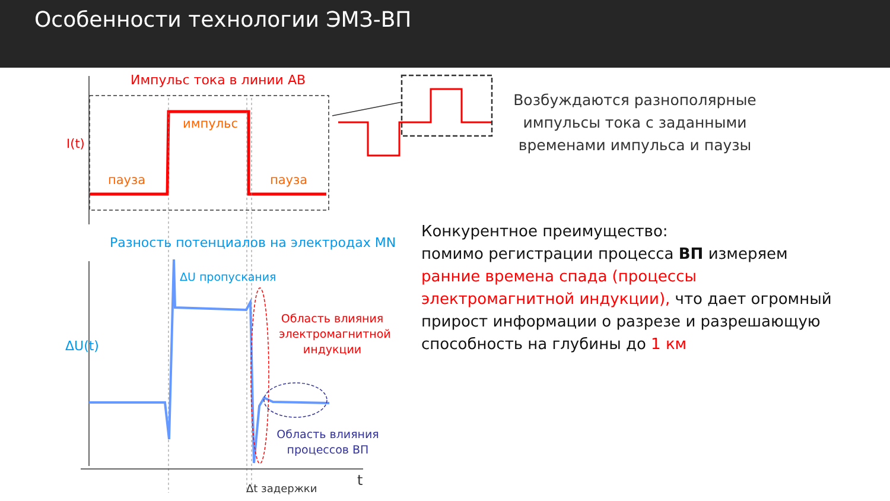Особенности технологии ЭМЗ-ВП
Импульс тока в линии АВ
импульс
пауза пауза
I(t)
Разность потенциалов на электродах MN
ΔU пропускания
ΔU(t)
Область влияния электромагнитной индукции
Область влияния процессов ВП
Δt задержки t
Возбуждаются разнополярные импульсы тока с заданными временами импульса и паузы
Конкурентное преимущество:
помимо регистрации процесса ВП измеряем ранние времена спада (процессы электромагнитной индукции), что дает огромный прирост информации о разрезе и разрешающую способность на глубины до 1 км